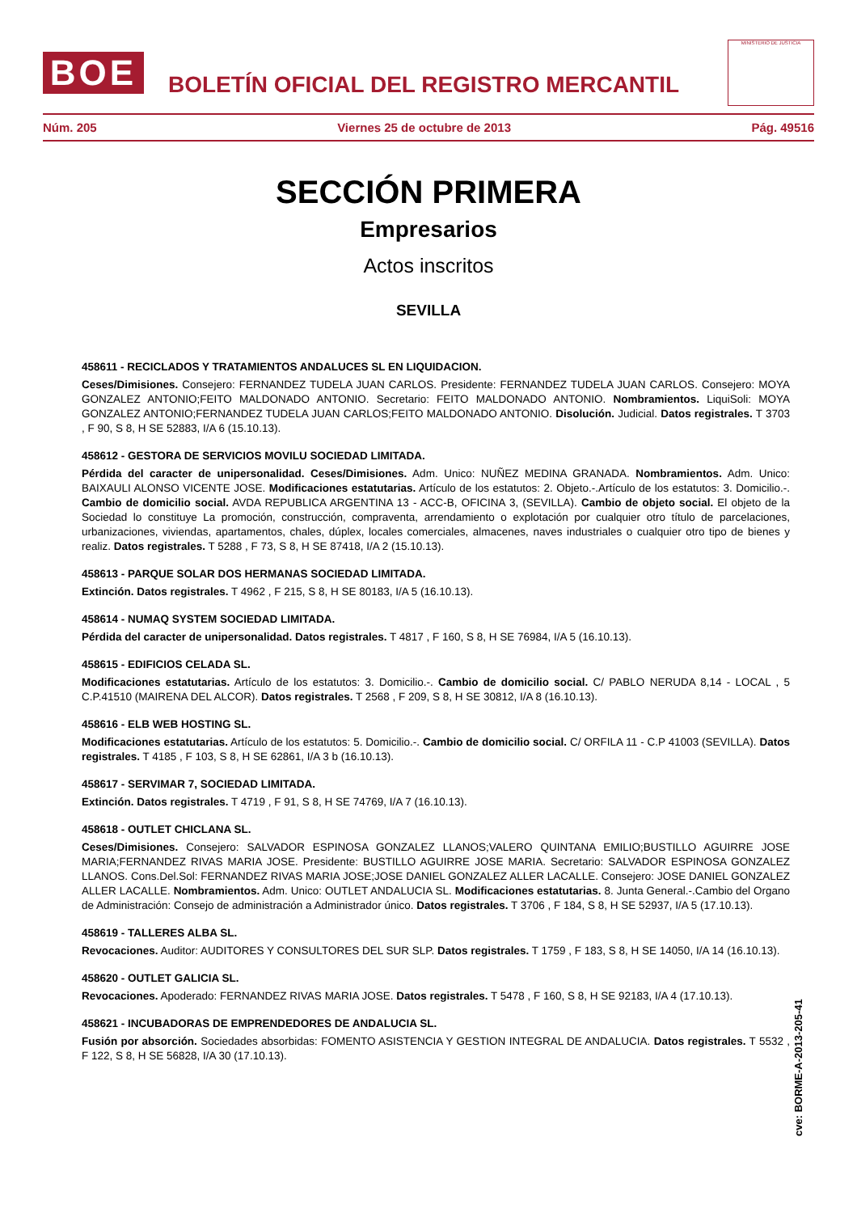BOE
BOLETÍN OFICIAL DEL REGISTRO MERCANTIL
MINISTERIO DE JUSTICIA
Núm. 205 Viernes 25 de octubre de 2013 Pág. 49516
SECCIÓN PRIMERA
Empresarios
Actos inscritos
SEVILLA
458611 - RECICLADOS Y TRATAMIENTOS ANDALUCES SL EN LIQUIDACION.
Ceses/Dimisiones. Consejero: FERNANDEZ TUDELA JUAN CARLOS. Presidente: FERNANDEZ TUDELA JUAN CARLOS. Consejero: MOYA GONZALEZ ANTONIO;FEITO MALDONADO ANTONIO. Secretario: FEITO MALDONADO ANTONIO. Nombramientos. LiquiSoli: MOYA GONZALEZ ANTONIO;FERNANDEZ TUDELA JUAN CARLOS;FEITO MALDONADO ANTONIO. Disolución. Judicial. Datos registrales. T 3703 , F 90, S 8, H SE 52883, I/A 6 (15.10.13).
458612 - GESTORA DE SERVICIOS MOVILU SOCIEDAD LIMITADA.
Pérdida del caracter de unipersonalidad. Ceses/Dimisiones. Adm. Unico: NUÑEZ MEDINA GRANADA. Nombramientos. Adm. Unico: BAIXAULI ALONSO VICENTE JOSE. Modificaciones estatutarias. Artículo de los estatutos: 2. Objeto.-.Artículo de los estatutos: 3. Domicilio.-. Cambio de domicilio social. AVDA REPUBLICA ARGENTINA 13 - ACC-B, OFICINA 3, (SEVILLA). Cambio de objeto social. El objeto de la Sociedad lo constituye La promoción, construcción, compraventa, arrendamiento o explotación por cualquier otro título de parcelaciones, urbanizaciones, viviendas, apartamentos, chales, dúplex, locales comerciales, almacenes, naves industriales o cualquier otro tipo de bienes y realiz. Datos registrales. T 5288 , F 73, S 8, H SE 87418, I/A 2 (15.10.13).
458613 - PARQUE SOLAR DOS HERMANAS SOCIEDAD LIMITADA.
Extinción. Datos registrales. T 4962 , F 215, S 8, H SE 80183, I/A 5 (16.10.13).
458614 - NUMAQ SYSTEM SOCIEDAD LIMITADA.
Pérdida del caracter de unipersonalidad. Datos registrales. T 4817 , F 160, S 8, H SE 76984, I/A 5 (16.10.13).
458615 - EDIFICIOS CELADA SL.
Modificaciones estatutarias. Artículo de los estatutos: 3. Domicilio.-. Cambio de domicilio social. C/ PABLO NERUDA 8,14 - LOCAL , 5 C.P.41510 (MAIRENA DEL ALCOR). Datos registrales. T 2568 , F 209, S 8, H SE 30812, I/A 8 (16.10.13).
458616 - ELB WEB HOSTING SL.
Modificaciones estatutarias. Artículo de los estatutos: 5. Domicilio.-. Cambio de domicilio social. C/ ORFILA 11 - C.P 41003 (SEVILLA). Datos registrales. T 4185 , F 103, S 8, H SE 62861, I/A 3 b (16.10.13).
458617 - SERVIMAR 7, SOCIEDAD LIMITADA.
Extinción. Datos registrales. T 4719 , F 91, S 8, H SE 74769, I/A 7 (16.10.13).
458618 - OUTLET CHICLANA SL.
Ceses/Dimisiones. Consejero: SALVADOR ESPINOSA GONZALEZ LLANOS;VALERO QUINTANA EMILIO;BUSTILLO AGUIRRE JOSE MARIA;FERNANDEZ RIVAS MARIA JOSE. Presidente: BUSTILLO AGUIRRE JOSE MARIA. Secretario: SALVADOR ESPINOSA GONZALEZ LLANOS. Cons.Del.Sol: FERNANDEZ RIVAS MARIA JOSE;JOSE DANIEL GONZALEZ ALLER LACALLE. Consejero: JOSE DANIEL GONZALEZ ALLER LACALLE. Nombramientos. Adm. Unico: OUTLET ANDALUCIA SL. Modificaciones estatutarias. 8. Junta General.-.Cambio del Organo de Administración: Consejo de administración a Administrador único. Datos registrales. T 3706 , F 184, S 8, H SE 52937, I/A 5 (17.10.13).
458619 - TALLERES ALBA SL.
Revocaciones. Auditor: AUDITORES Y CONSULTORES DEL SUR SLP. Datos registrales. T 1759 , F 183, S 8, H SE 14050, I/A 14 (16.10.13).
458620 - OUTLET GALICIA SL.
Revocaciones. Apoderado: FERNANDEZ RIVAS MARIA JOSE. Datos registrales. T 5478 , F 160, S 8, H SE 92183, I/A 4 (17.10.13).
458621 - INCUBADORAS DE EMPRENDEDORES DE ANDALUCIA SL.
Fusión por absorción. Sociedades absorbidas: FOMENTO ASISTENCIA Y GESTION INTEGRAL DE ANDALUCIA. Datos registrales. T 5532 , F 122, S 8, H SE 56828, I/A 30 (17.10.13).
cve: BORME-A-2013-205-41